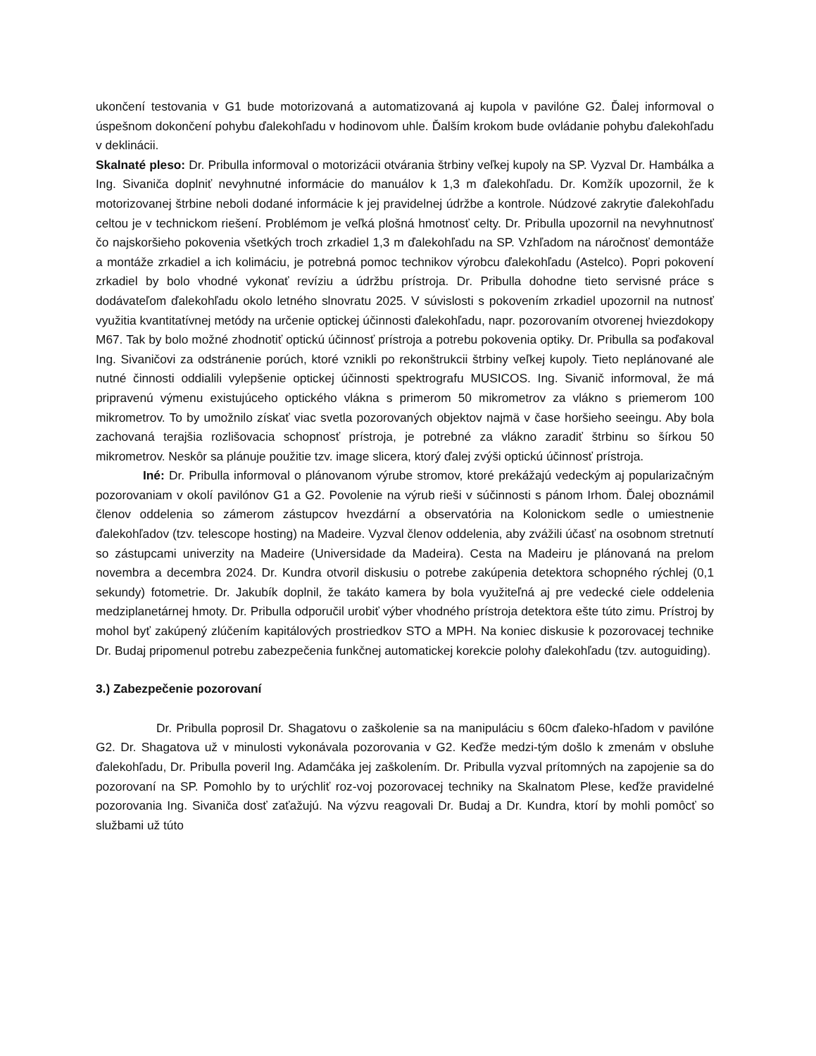ukončení testovania v G1 bude motorizovaná a automatizovaná aj kupola v pavilóne G2. Ďalej informoval o úspešnom dokončení pohybu ďalekohľadu v hodinovom uhle. Ďalším krokom bude ovládanie pohybu ďalekohľadu v deklinácii.
Skalnaté pleso: Dr. Pribulla informoval o motorizácii otvárania štrbiny veľkej kupoly na SP. Vyzval Dr. Hambálka a Ing. Sivaniča doplniť nevyhnutné informácie do manuálov k 1,3 m ďalekohľadu. Dr. Komžík upozornil, že k motorizovanej štrbine neboli dodané informácie k jej pravidelnej údržbe a kontrole. Núdzové zakrytie ďalekohľadu celtou je v technickom riešení. Problémom je veľká plošná hmotnosť celty. Dr. Pribulla upozornil na nevyhnutnosť čo najskoršieho pokovenia všetkých troch zrkadiel 1,3 m ďalekohľadu na SP. Vzhľadom na náročnosť demontáže a montáže zrkadiel a ich kolimáciu, je potrebná pomoc technikov výrobcu ďalekohľadu (Astelco). Popri pokovení zrkadiel by bolo vhodné vykonať revíziu a údržbu prístroja. Dr. Pribulla dohodne tieto servisné práce s dodávateľom ďalekohľadu okolo letného slnovratu 2025. V súvislosti s pokovením zrkadiel upozornil na nutnosť využitia kvantitatívnej metódy na určenie optickej účinnosti ďalekohľadu, napr. pozorovaním otvorenej hviezdokopy M67. Tak by bolo možné zhodnotiť optickú účinnosť prístroja a potrebu pokovenia optiky. Dr. Pribulla sa poďakoval Ing. Sivaničovi za odstránenie porúch, ktoré vznikli po rekonštrukcii štrbiny veľkej kupoly. Tieto neplánované ale nutné činnosti oddialili vylepšenie optickej účinnosti spektrografu MUSICOS. Ing. Sivanič informoval, že má pripravenú výmenu existujúceho optického vlákna s primerom 50 mikrometrov za vlákno s priemerom 100 mikrometrov. To by umožnilo získať viac svetla pozorovaných objektov najmä v čase horšieho seeingu. Aby bola zachovaná terajšia rozlišovacia schopnosť prístroja, je potrebné za vlákno zaradiť štrbinu so šírkou 50 mikrometrov. Neskôr sa plánuje použitie tzv. image slicera, ktorý ďalej zvýši optickú účinnosť prístroja.
Iné: Dr. Pribulla informoval o plánovanom výrube stromov, ktoré prekážajú vedeckým aj popularizačným pozorovaniam v okolí pavilónov G1 a G2. Povolenie na výrub rieši v súčinnosti s pánom Irhom. Ďalej oboznámil členov oddelenia so zámerom zástupcov hvezdární a observatória na Kolonickom sedle o umiestnenie ďalekohľadov (tzv. telescope hosting) na Madeire. Vyzval členov oddelenia, aby zvážili účasť na osobnom stretnutí so zástupcami univerzity na Madeire (Universidade da Madeira). Cesta na Madeiru je plánovaná na prelom novembra a decembra 2024. Dr. Kundra otvoril diskusiu o potrebe zakúpenia detektora schopného rýchlej (0,1 sekundy) fotometrie. Dr. Jakubík doplnil, že takáto kamera by bola využiteľná aj pre vedecké ciele oddelenia medziplanetárnej hmoty. Dr. Pribulla odporučil urobiť výber vhodného prístroja detektora ešte túto zimu. Prístroj by mohol byť zakúpený zlúčením kapitálových prostriedkov STO a MPH. Na koniec diskusie k pozorovacej technike Dr. Budaj pripomenul potrebu zabezpečenia funkčnej automatickej korekcie polohy ďalekohľadu (tzv. autoguiding).
3.) Zabezpečenie pozorovaní
Dr. Pribulla poprosil Dr. Shagatovu o zaškolenie sa na manipuláciu s 60cm ďaleko-hľadom v pavilóne G2. Dr. Shagatova už v minulosti vykonávala pozorovania v G2. Keďže medzi-tým došlo k zmenám v obsluhe ďalekohľadu, Dr. Pribulla poveril Ing. Adamčáka jej zaškolením. Dr. Pribulla vyzval prítomných na zapojenie sa do pozorovaní na SP. Pomohlo by to urýchliť roz-voj pozorovacej techniky na Skalnatom Plese, keďže pravidelné pozorovania Ing. Sivaniča dosť zaťažujú. Na výzvu reagovali Dr. Budaj a Dr. Kundra, ktorí by mohli pomôcť so službami už túto